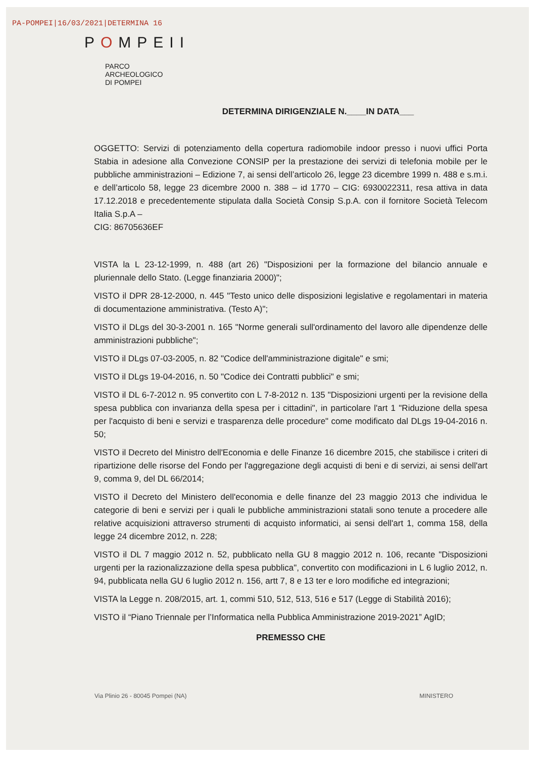PA-POMPEI|16/03/2021|DETERMINA 16
POMPEII
PARCO
ARCHEOLOGICO
DI POMPEI
DETERMINA DIRIGENZIALE N.____IN DATA___
OGGETTO: Servizi di potenziamento della copertura radiomobile indoor presso i nuovi uffici Porta Stabia in adesione alla Convezione CONSIP per la prestazione dei servizi di telefonia mobile per le pubbliche amministrazioni – Edizione 7, ai sensi dell’articolo 26, legge 23 dicembre 1999 n. 488 e s.m.i. e dell’articolo 58, legge 23 dicembre 2000 n. 388 – id 1770 – CIG: 6930022311, resa attiva in data 17.12.2018 e precedentemente stipulata dalla Società Consip S.p.A. con il fornitore Società Telecom Italia S.p.A –
CIG: 86705636EF
VISTA la L 23-12-1999, n. 488 (art 26) "Disposizioni per la formazione del bilancio annuale e pluriennale dello Stato. (Legge finanziaria 2000)";
VISTO il DPR 28-12-2000, n. 445 "Testo unico delle disposizioni legislative e regolamentari in materia di documentazione amministrativa. (Testo A)";
VISTO il DLgs del 30-3-2001 n. 165 "Norme generali sull'ordinamento del lavoro alle dipendenze delle amministrazioni pubbliche";
VISTO il DLgs 07-03-2005, n. 82 "Codice dell'amministrazione digitale" e smi;
VISTO il DLgs 19-04-2016, n. 50 "Codice dei Contratti pubblici" e smi;
VISTO il DL 6-7-2012 n. 95 convertito con L 7-8-2012 n. 135 "Disposizioni urgenti per la revisione della spesa pubblica con invarianza della spesa per i cittadini", in particolare l'art 1 "Riduzione della spesa per l'acquisto di beni e servizi e trasparenza delle procedure" come modificato dal DLgs 19-04-2016 n. 50;
VISTO il Decreto del Ministro dell'Economia e delle Finanze 16 dicembre 2015, che stabilisce i criteri di ripartizione delle risorse del Fondo per l'aggregazione degli acquisti di beni e di servizi, ai sensi dell'art 9, comma 9, del DL 66/2014;
VISTO il Decreto del Ministero dell'economia e delle finanze del 23 maggio 2013 che individua le categorie di beni e servizi per i quali le pubbliche amministrazioni statali sono tenute a procedere alle relative acquisizioni attraverso strumenti di acquisto informatici, ai sensi dell'art 1, comma 158, della legge 24 dicembre 2012, n. 228;
VISTO il DL 7 maggio 2012 n. 52, pubblicato nella GU 8 maggio 2012 n. 106, recante "Disposizioni urgenti per la razionalizzazione della spesa pubblica", convertito con modificazioni in L 6 luglio 2012, n. 94, pubblicata nella GU 6 luglio 2012 n. 156, artt 7, 8 e 13 ter e loro modifiche ed integrazioni;
VISTA la Legge n. 208/2015, art. 1, commi 510, 512, 513, 516 e 517 (Legge di Stabilità 2016);
VISTO il “Piano Triennale per l’Informatica nella Pubblica Amministrazione 2019-2021” AgID;
PREMESSO CHE
Via Plinio 26 - 80045 Pompei (NA) MINISTERO